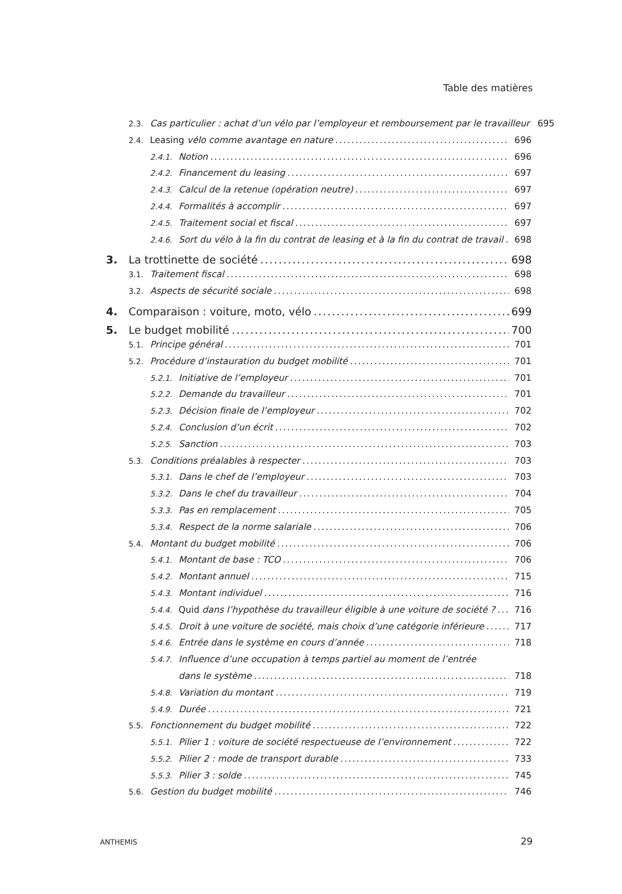Table des matières
2.3. Cas particulier : achat d’un vélo par l’employeur et remboursement par le travailleur 695
2.4. Leasing vélo comme avantage en nature 696
2.4.1. Notion 696
2.4.2. Financement du leasing 697
2.4.3. Calcul de la retenue (opération neutre) 697
2.4.4. Formalités à accomplir 697
2.4.5. Traitement social et fiscal 697
2.4.6. Sort du vélo à la fin du contrat de leasing et à la fin du contrat de travail 698
3. La trottinette de société 698
3.1. Traitement fiscal 698
3.2. Aspects de sécurité sociale 698
4. Comparaison : voiture, moto, vélo 699
5. Le budget mobilité 700
5.1. Principe général 701
5.2. Procédure d’instauration du budget mobilité 701
5.2.1. Initiative de l’employeur 701
5.2.2. Demande du travailleur 701
5.2.3. Décision finale de l’employeur 702
5.2.4. Conclusion d’un écrit 702
5.2.5. Sanction 703
5.3. Conditions préalables à respecter 703
5.3.1. Dans le chef de l’employeur 703
5.3.2. Dans le chef du travailleur 704
5.3.3. Pas en remplacement 705
5.3.4. Respect de la norme salariale 706
5.4. Montant du budget mobilité 706
5.4.1. Montant de base : TCO 706
5.4.2. Montant annuel 715
5.4.3. Montant individuel 716
5.4.4. Quid dans l’hypothèse du travailleur éligible à une voiture de société ? 716
5.4.5. Droit à une voiture de société, mais choix d’une catégorie inférieure 717
5.4.6. Entrée dans le système en cours d’année 718
5.4.7. Influence d’une occupation à temps partiel au moment de l’entrée
dans le système 718
5.4.8. Variation du montant 719
5.4.9. Durée 721
5.5. Fonctionnement du budget mobilité 722
5.5.1. Pilier 1 : voiture de société respectueuse de l’environnement 722
5.5.2. Pilier 2 : mode de transport durable 733
5.5.3. Pilier 3 : solde 745
5.6. Gestion du budget mobilité 746
ANTHEMIS 29